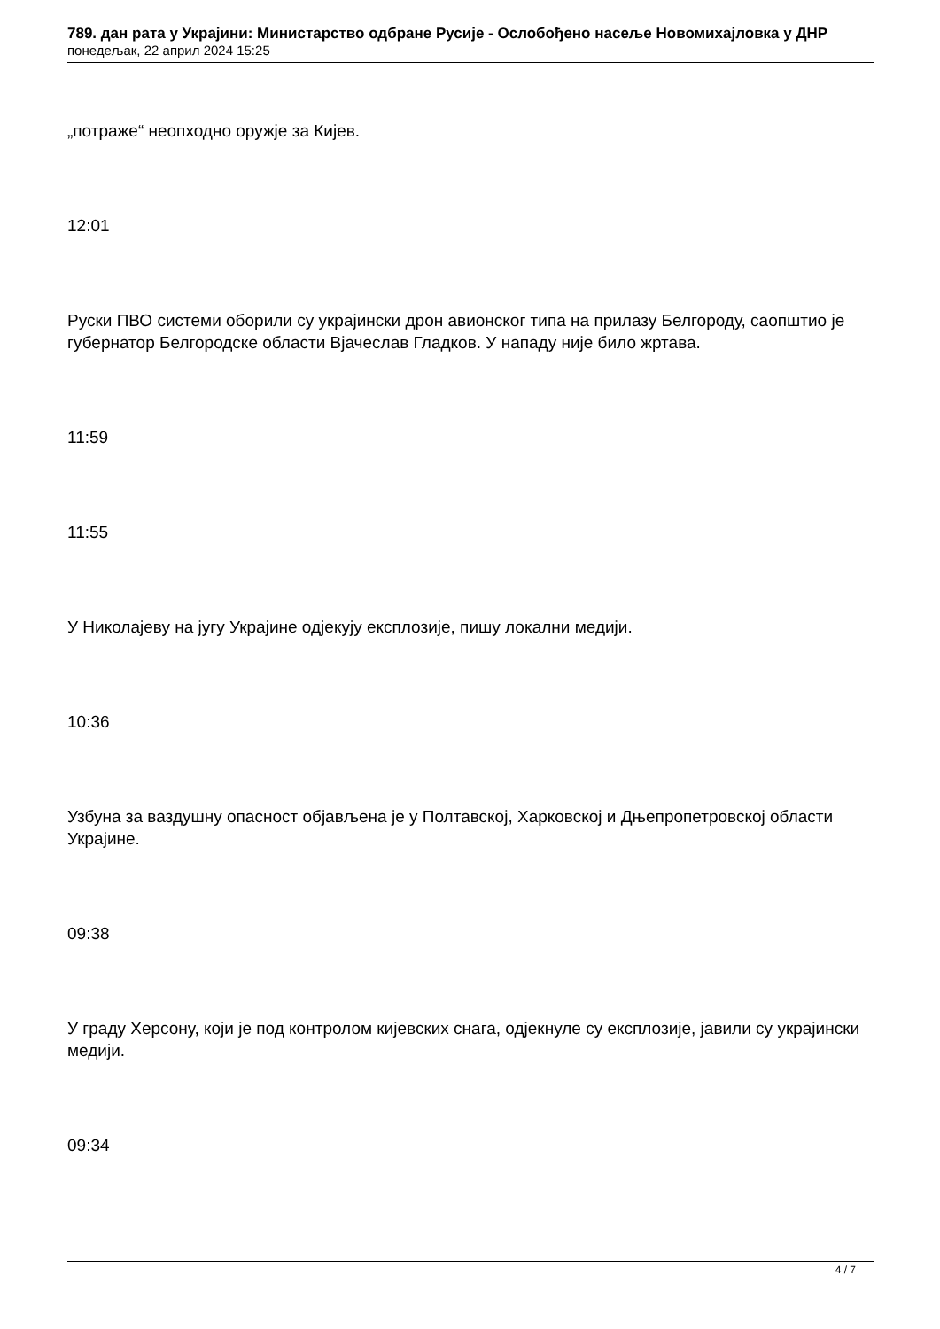789. дан рата у Украјини: Министарство одбране Русије - Ослобођено насеље Новомихајловка у ДНР
понедељак, 22 април 2024 15:25
„потраже“ неопходно оружје за Кијев.
12:01
Руски ПВО системи оборили су украјински дрон авионског типа на прилазу Белгороду, саопштио је губернатор Белгородске области Вјачеслав Гладков. У нападу није било жртава.
11:59
11:55
У Николајеву на југу Украјине одјекују експлозије, пишу локални медији.
10:36
Узбуна за ваздушну опасност објављена је у Полтавској, Харковској и Дњепропетровској области Украјине.
09:38
У граду Херсону, који је под контролом кијевских снага, одјекнуле су експлозије, јавили су украјински медији.
09:34
4 / 7